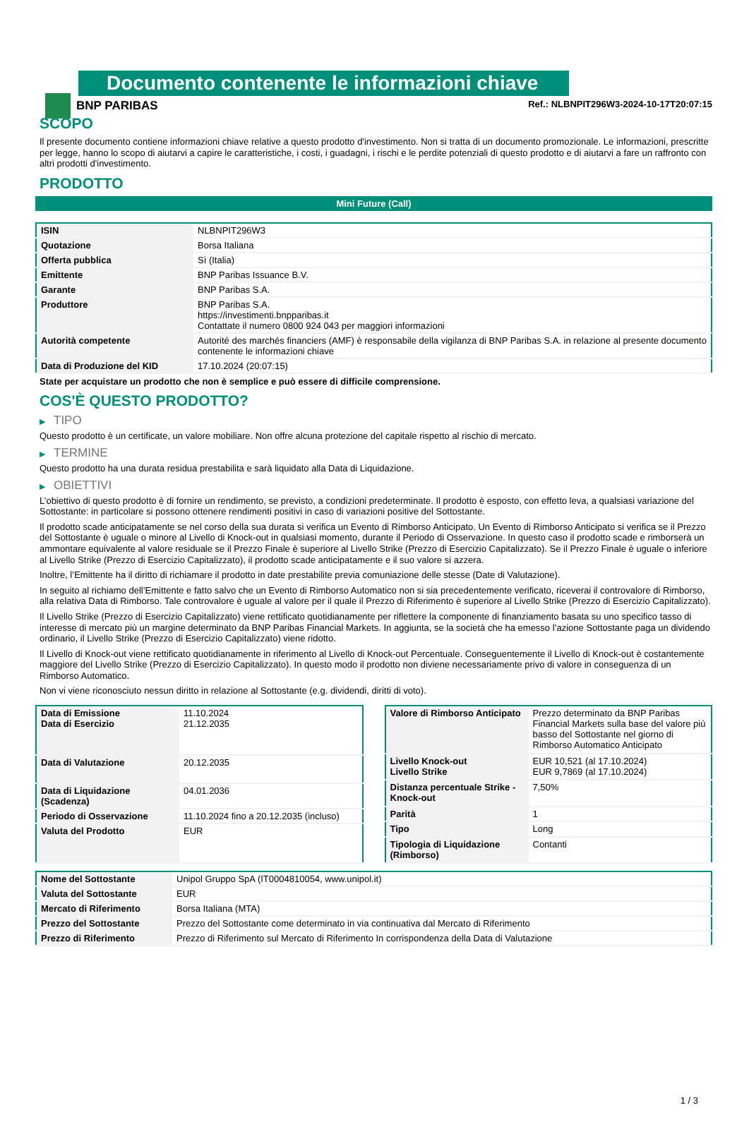BNP PARIBAS
Documento contenente le informazioni chiave
Ref.: NLBNPIT296W3-2024-10-17T20:07:15
SCOPO
Il presente documento contiene informazioni chiave relative a questo prodotto d'investimento. Non si tratta di un documento promozionale. Le informazioni, prescritte per legge, hanno lo scopo di aiutarvi a capire le caratteristiche, i costi, i guadagni, i rischi e le perdite potenziali di questo prodotto e di aiutarvi a fare un raffronto con altri prodotti d'investimento.
PRODOTTO
Mini Future (Call)
| ISIN | NLBNPIT296W3 |
| Quotazione | Borsa Italiana |
| Offerta pubblica | Sì (Italia) |
| Emittente | BNP Paribas Issuance B.V. |
| Garante | BNP Paribas S.A. |
| Produttore | BNP Paribas S.A. https://investimenti.bnpparibas.it Contattate il numero 0800 924 043 per maggiori informazioni |
| Autorità competente | Autorité des marchés financiers (AMF) è responsabile della vigilanza di BNP Paribas S.A. in relazione al presente documento contenente le informazioni chiave |
| Data di Produzione del KID | 17.10.2024 (20:07:15) |
State per acquistare un prodotto che non è semplice e può essere di difficile comprensione.
COS'È QUESTO PRODOTTO?
▶ TIPO
Questo prodotto è un certificate, un valore mobiliare. Non offre alcuna protezione del capitale rispetto al rischio di mercato.
▶ TERMINE
Questo prodotto ha una durata residua prestabilita e sarà liquidato alla Data di Liquidazione.
▶ OBIETTIVI
L’obiettivo di questo prodotto è di fornire un rendimento, se previsto, a condizioni predeterminate. Il prodotto è esposto, con effetto leva, a qualsiasi variazione del Sottostante: in particolare si possono ottenere rendimenti positivi in caso di variazioni positive del Sottostante.
Il prodotto scade anticipatamente se nel corso della sua durata si verifica un Evento di Rimborso Anticipato. Un Evento di Rimborso Anticipato si verifica se il Prezzo del Sottostante è uguale o minore al Livello di Knock-out in qualsiasi momento, durante il Periodo di Osservazione. In questo caso il prodotto scade e rimborserà un ammontare equivalente al valore residuale se il Prezzo Finale è superiore al Livello Strike (Prezzo di Esercizio Capitalizzato). Se il Prezzo Finale è uguale o inferiore al Livello Strike (Prezzo di Esercizio Capitalizzato), il prodotto scade anticipatamente e il suo valore si azzera.
Inoltre, l’Emittente ha il diritto di richiamare il prodotto in date prestabilite previa comuniazione delle stesse (Date di Valutazione).
In seguito al richiamo dell’Emittente e fatto salvo che un Evento di Rimborso Automatico non si sia precedentemente verificato, riceverai il controvalore di Rimborso, alla relativa Data di Rimborso. Tale controvalore è uguale al valore per il quale il Prezzo di Riferimento è superiore al Livello Strike (Prezzo di Esercizio Capitalizzato).
Il Livello Strike (Prezzo di Esercizio Capitalizzato) viene rettificato quotidianamente per riflettere la componente di finanziamento basata su uno specifico tasso di interesse di mercato più un margine determinato da BNP Paribas Financial Markets. In aggiunta, se la società che ha emesso l’azione Sottostante paga un dividendo ordinario, il Livello Strike (Prezzo di Esercizio Capitalizzato) viene ridotto.
Il Livello di Knock-out viene rettificato quotidianamente in riferimento al Livello di Knock-out Percentuale. Conseguentemente il Livello di Knock-out è costantemente maggiore del Livello Strike (Prezzo di Esercizio Capitalizzato). In questo modo il prodotto non diviene necessariamente privo di valore in conseguenza di un Rimborso Automatico.
Non vi viene riconosciuto nessun diritto in relazione al Sottostante (e.g. dividendi, diritti di voto).
| Data di Emissione Data di Esercizio | 11.10.2024 21.12.2035 |
| Data di Valutazione | 20.12.2035 |
| Data di Liquidazione (Scadenza) | 04.01.2036 |
| Periodo di Osservazione | 11.10.2024 fino a 20.12.2035 (incluso) |
| Valuta del Prodotto | EUR |
| Valore di Rimborso Anticipato | Prezzo determinato da BNP Paribas Financial Markets sulla base del valore più basso del Sottostante nel giorno di Rimborso Automatico Anticipato |
| Livello Knock-out Livello Strike | EUR 10,521 (al 17.10.2024) EUR 9,7869 (al 17.10.2024) |
| Distanza percentuale Strike - Knock-out | 7,50% |
| Parità | 1 |
| Tipo | Long |
| Tipologia di Liquidazione (Rimborso) | Contanti |
| Nome del Sottostante | Unipol Gruppo SpA (IT0004810054, www.unipol.it) |
| Valuta del Sottostante | EUR |
| Mercato di Riferimento | Borsa Italiana (MTA) |
| Prezzo del Sottostante | Prezzo del Sottostante come determinato in via continuativa dal Mercato di Riferimento |
| Prezzo di Riferimento | Prezzo di Riferimento sul Mercato di Riferimento In corrispondenza della Data di Valutazione |
1 / 3